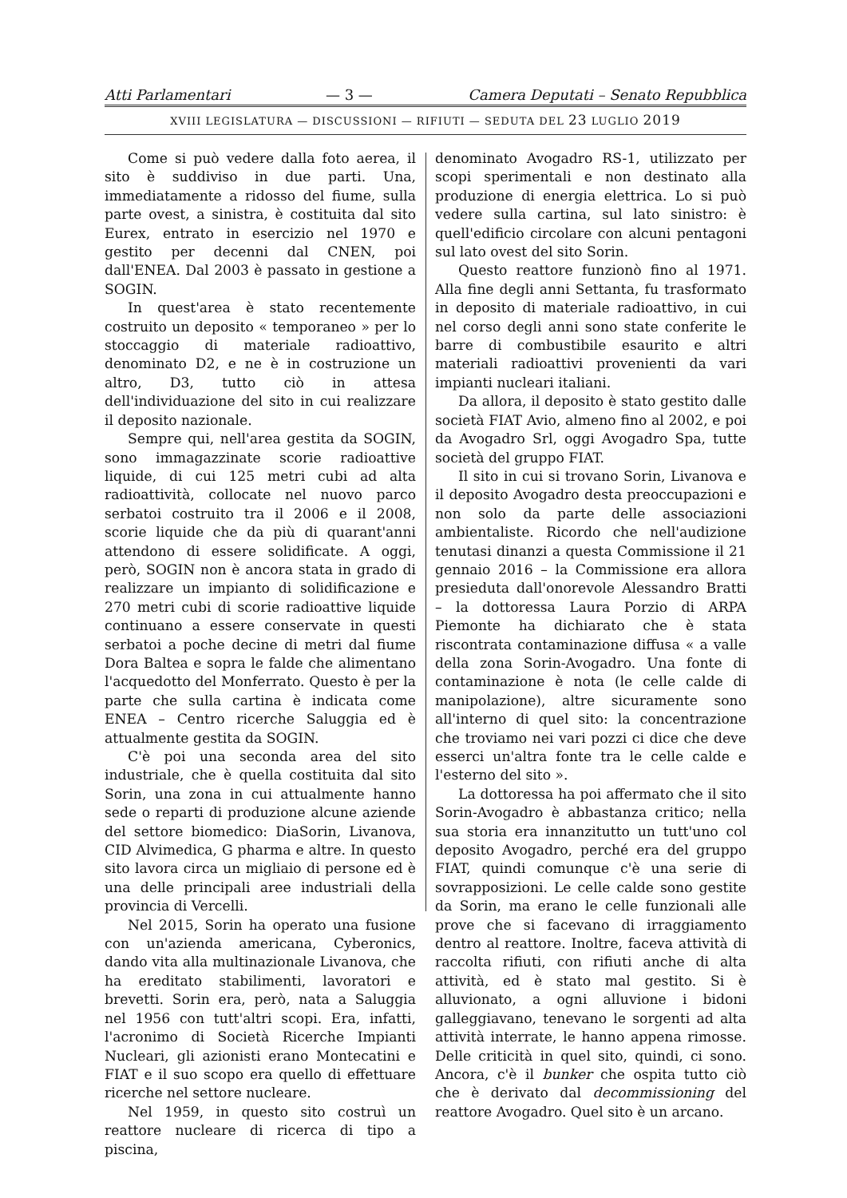Atti Parlamentari — 3 — Camera Deputati – Senato Repubblica
XVIII LEGISLATURA — DISCUSSIONI — RIFIUTI — SEDUTA DEL 23 LUGLIO 2019
Come si può vedere dalla foto aerea, il sito è suddiviso in due parti. Una, immediatamente a ridosso del fiume, sulla parte ovest, a sinistra, è costituita dal sito Eurex, entrato in esercizio nel 1970 e gestito per decenni dal CNEN, poi dall'ENEA. Dal 2003 è passato in gestione a SOGIN.
In quest'area è stato recentemente costruito un deposito « temporaneo » per lo stoccaggio di materiale radioattivo, denominato D2, e ne è in costruzione un altro, D3, tutto ciò in attesa dell'individuazione del sito in cui realizzare il deposito nazionale.
Sempre qui, nell'area gestita da SOGIN, sono immagazzinate scorie radioattive liquide, di cui 125 metri cubi ad alta radioattività, collocate nel nuovo parco serbatoi costruito tra il 2006 e il 2008, scorie liquide che da più di quarant'anni attendono di essere solidificate. A oggi, però, SOGIN non è ancora stata in grado di realizzare un impianto di solidificazione e 270 metri cubi di scorie radioattive liquide continuano a essere conservate in questi serbatoi a poche decine di metri dal fiume Dora Baltea e sopra le falde che alimentano l'acquedotto del Monferrato. Questo è per la parte che sulla cartina è indicata come ENEA – Centro ricerche Saluggia ed è attualmente gestita da SOGIN.
C'è poi una seconda area del sito industriale, che è quella costituita dal sito Sorin, una zona in cui attualmente hanno sede o reparti di produzione alcune aziende del settore biomedico: DiaSorin, Livanova, CID Alvimedica, G pharma e altre. In questo sito lavora circa un migliaio di persone ed è una delle principali aree industriali della provincia di Vercelli.
Nel 2015, Sorin ha operato una fusione con un'azienda americana, Cyberonics, dando vita alla multinazionale Livanova, che ha ereditato stabilimenti, lavoratori e brevetti. Sorin era, però, nata a Saluggia nel 1956 con tutt'altri scopi. Era, infatti, l'acronimo di Società Ricerche Impianti Nucleari, gli azionisti erano Montecatini e FIAT e il suo scopo era quello di effettuare ricerche nel settore nucleare.
Nel 1959, in questo sito costruì un reattore nucleare di ricerca di tipo a piscina,
denominato Avogadro RS-1, utilizzato per scopi sperimentali e non destinato alla produzione di energia elettrica. Lo si può vedere sulla cartina, sul lato sinistro: è quell'edificio circolare con alcuni pentagoni sul lato ovest del sito Sorin.
Questo reattore funzionò fino al 1971. Alla fine degli anni Settanta, fu trasformato in deposito di materiale radioattivo, in cui nel corso degli anni sono state conferite le barre di combustibile esaurito e altri materiali radioattivi provenienti da vari impianti nucleari italiani.
Da allora, il deposito è stato gestito dalle società FIAT Avio, almeno fino al 2002, e poi da Avogadro Srl, oggi Avogadro Spa, tutte società del gruppo FIAT.
Il sito in cui si trovano Sorin, Livanova e il deposito Avogadro desta preoccupazioni e non solo da parte delle associazioni ambientaliste. Ricordo che nell'audizione tenutasi dinanzi a questa Commissione il 21 gennaio 2016 – la Commissione era allora presieduta dall'onorevole Alessandro Bratti – la dottoressa Laura Porzio di ARPA Piemonte ha dichiarato che è stata riscontrata contaminazione diffusa « a valle della zona Sorin-Avogadro. Una fonte di contaminazione è nota (le celle calde di manipolazione), altre sicuramente sono all'interno di quel sito: la concentrazione che troviamo nei vari pozzi ci dice che deve esserci un'altra fonte tra le celle calde e l'esterno del sito ».
La dottoressa ha poi affermato che il sito Sorin-Avogadro è abbastanza critico; nella sua storia era innanzitutto un tutt'uno col deposito Avogadro, perché era del gruppo FIAT, quindi comunque c'è una serie di sovrapposizioni. Le celle calde sono gestite da Sorin, ma erano le celle funzionali alle prove che si facevano di irraggiamento dentro al reattore. Inoltre, faceva attività di raccolta rifiuti, con rifiuti anche di alta attività, ed è stato mal gestito. Si è alluvionato, a ogni alluvione i bidoni galleggiavano, tenevano le sorgenti ad alta attività interrate, le hanno appena rimosse. Delle criticità in quel sito, quindi, ci sono. Ancora, c'è il bunker che ospita tutto ciò che è derivato dal decommissioning del reattore Avogadro. Quel sito è un arcano.